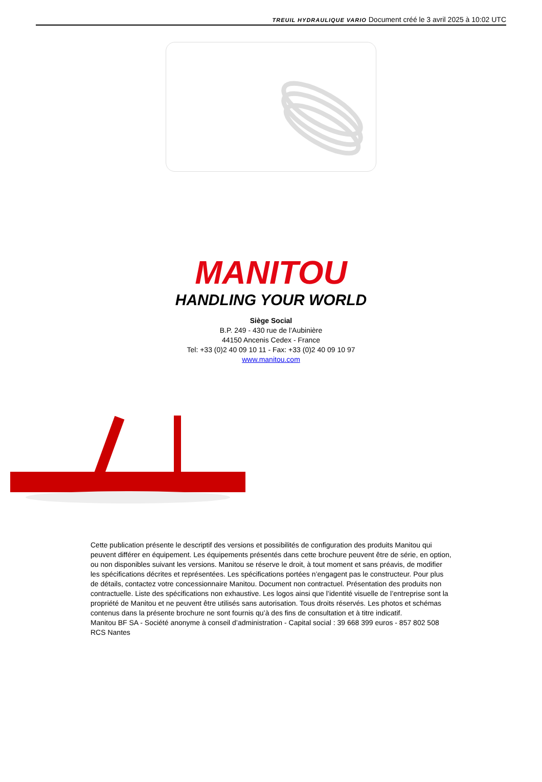TREUIL HYDRAULIQUE VARIO Document créé le 3 avril 2025 à 10:02 UTC
MANITOU
HANDLING YOUR WORLD
Siège Social
B.P. 249 - 430 rue de l’Aubinière
44150 Ancenis Cedex - France
Tel: +33 (0)2 40 09 10 11 - Fax: +33 (0)2 40 09 10 97
www.manitou.com
Cette publication présente le descriptif des versions et possibilités de configuration des produits Manitou qui peuvent différer en équipement. Les équipements présentés dans cette brochure peuvent être de série, en option, ou non disponibles suivant les versions. Manitou se réserve le droit, à tout moment et sans préavis, de modifier les spécifications décrites et représentées. Les spécifications portées n’engagent pas le constructeur. Pour plus de détails, contactez votre concessionnaire Manitou. Document non contractuel. Présentation des produits non contractuelle. Liste des spécifications non exhaustive. Les logos ainsi que l’identité visuelle de l’entreprise sont la propriété de Manitou et ne peuvent être utilisés sans autorisation. Tous droits réservés. Les photos et schémas contenus dans la présente brochure ne sont fournis qu’à des fins de consultation et à titre indicatif.
Manitou BF SA - Société anonyme à conseil d’administration - Capital social : 39 668 399 euros - 857 802 508 RCS Nantes